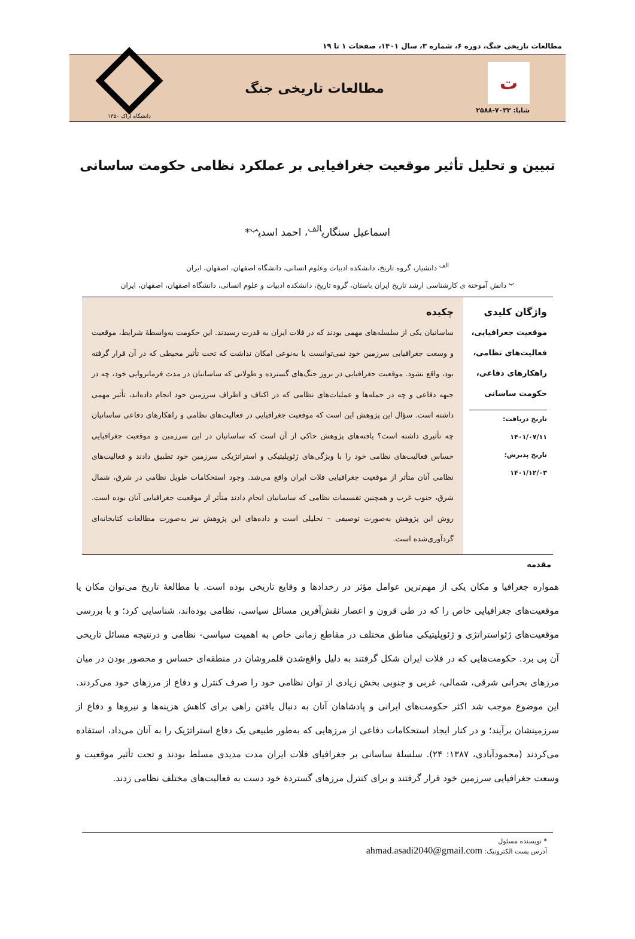مطالعات تاریخی جنگ، دوره ۶، شماره ۳، سال ۱۴۰۱، صفحات ۱ تا ۱۹
ت
شاپا: ۷۰۳۳-۲۵۸۸
مطالعات تاریخی جنگ
دانشگاه اراک ۱۳۵۰
تبیین و تحلیل تأثیر موقعیت جغرافیایی بر عملکرد نظامی حکومت ساسانی
اسماعیل سنگاری<sup>الف</sup>، احمد اسدی<sup>ب</sup>*
<sup>الف</sup> دانشیار، گروه تاریخ، دانشکده ادبیات وعلوم انسانی، دانشگاه اصفهان، اصفهان، ایران
<sup>ب</sup> دانش آموخته ی کارشناسی ارشد تاریخ ایران باستان، گروه تاریخ، دانشکده ادبیات و علوم انسانی، دانشگاه اصفهان، اصفهان، ایران
واژگان کلیدی
موقعیت جغرافیایی،
فعالیت‌های نظامی،
راهکارهای دفاعی،
حکومت ساسانی
تاریخ دریافت: ۱۴۰۱/۰۷/۱۱
تاریخ پذیرش: ۱۴۰۱/۱۲/۰۳
چکیده
ساسانیان یکی از سلسله‌های مهمی بودند که در فلات ایران به قدرت رسیدند. این حکومت به‌واسطهٔ شرایط، موقعیت و وسعت جغرافیایی سرزمین خود نمی‌توانست یا به‌نوعی امکان نداشت که تحت تأثیر محیطی که در آن قرار گرفته بود، واقع نشود. موقعیت جغرافیایی در بروز جنگ‌های گسترده و طولانی که ساسانیان در مدت فرمانروایی خود، چه در جبهه دفاعی و چه در حمله‌ها و عملیات‌های نظامی که در اکناف و اطراف سرزمین خود انجام داده‌اند، تأثیر مهمی داشته است. سؤال این پژوهش این است که موقعیت جغرافیایی در فعالیت‌های نظامی و راهکارهای دفاعی ساسانیان چه تأثیری داشته است؟ یافته‌های پژوهش حاکی از آن است که ساسانیان در این سرزمین و موقعیت جغرافیایی حساس فعالیت‌های نظامی خود را با ویژگی‌های ژئوپلیتیکی و استراتژیکی سرزمین خود تطبیق دادند و فعالیت‌های نظامی آنان متأثر از موقعیت جغرافیایی فلات ایران واقع می‌شد. وجود استحکامات طویل نظامی در شرق، شمال شرق، جنوب غرب و همچنین تقسیمات نظامی که ساسانیان انجام دادند متأثر از موقعیت جغرافیایی آنان بوده است. روش این پژوهش به‌صورت توصیفی – تحلیلی است و داده‌های این پژوهش نیز به‌صورت مطالعات کتابخانه‌ای گردآوری‌شده است.
مقدمه
همواره جغرافیا و مکان یکی از مهم‌ترین عوامل مؤثر در رخدادها و وقایع تاریخی بوده است. با مطالعهٔ تاریخ می‌توان مکان یا موقعیت‌های جغرافیایی خاص را که در طی قرون و اعصار نقش‌آفرین مسائل سیاسی، نظامی بوده‌اند، شناسایی کرد؛ و با بررسی موقعیت‌های ژئواستراتژی و ژئوپلیتیکی مناطق مختلف در مقاطع زمانی خاص به اهمیت سیاسی- نظامی و درنتیجه مسائل تاریخی آن پی برد. حکومت‌هایی که در فلات ایران شکل گرفتند به دلیل واقع‌شدن قلمروشان در منطقه‌ای حساس و محصور بودن در میان مرزهای بحرانی شرقی، شمالی، غربی و جنوبی بخش زیادی از توان نظامی خود را صرف کنترل و دفاع از مرزهای خود می‌کردند. این موضوع موجب شد اکثر حکومت‌های ایرانی و پادشاهان آنان به دنبال یافتن راهی برای کاهش هزینه‌ها و نیروها و دفاع از سرزمینشان برآیند؛ و در کنار ایجاد استحکامات دفاعی از مرزهایی که به‌طور طبیعی یک دفاع استراتژیک را به آنان می‌داد، استفاده می‌کردند (محمودآبادی، ۱۳۸۷: ۲۴). سلسلهٔ ساسانی بر جغرافیای فلات ایران مدت مدیدی مسلط بودند و تحت تأثیر موقعیت و وسعت جغرافیایی سرزمین خود قرار گرفتند و برای کنترل مرزهای گستردهٔ خود دست به فعالیت‌های مختلف نظامی زدند.
* نویسنده مسئول
آدرس پست الکترونیک: ahmad.asadi2040@gmail.com